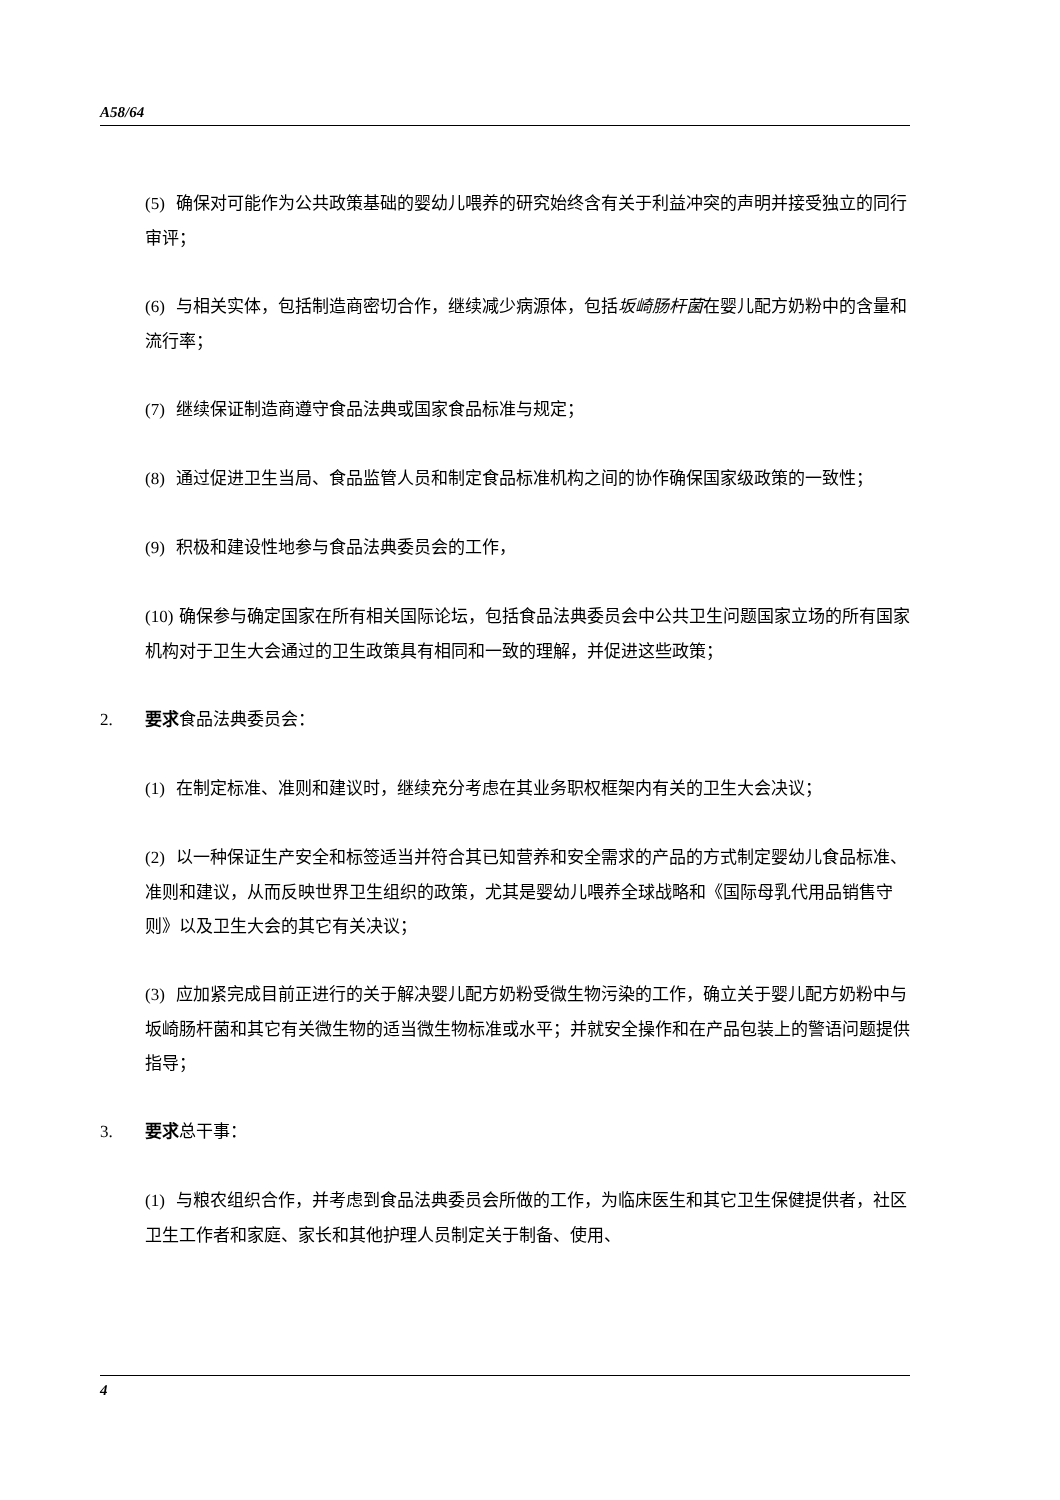A58/64
(5) 确保对可能作为公共政策基础的婴幼儿喂养的研究始终含有关于利益冲突的声明并接受独立的同行审评；
(6) 与相关实体，包括制造商密切合作，继续减少病源体，包括坂崎肠杆菌在婴儿配方奶粉中的含量和流行率；
(7) 继续保证制造商遵守食品法典或国家食品标准与规定；
(8) 通过促进卫生当局、食品监管人员和制定食品标准机构之间的协作确保国家级政策的一致性；
(9) 积极和建设性地参与食品法典委员会的工作，
(10) 确保参与确定国家在所有相关国际论坛，包括食品法典委员会中公共卫生问题国家立场的所有国家机构对于卫生大会通过的卫生政策具有相同和一致的理解，并促进这些政策；
2. 要求食品法典委员会：
(1) 在制定标准、准则和建议时，继续充分考虑在其业务职权框架内有关的卫生大会决议；
(2) 以一种保证生产安全和标签适当并符合其已知营养和安全需求的产品的方式制定婴幼儿食品标准、准则和建议，从而反映世界卫生组织的政策，尤其是婴幼儿喂养全球战略和《国际母乳代用品销售守则》以及卫生大会的其它有关决议；
(3) 应加紧完成目前正进行的关于解决婴儿配方奶粉受微生物污染的工作，确立关于婴儿配方奶粉中与坂崎肠杆菌和其它有关微生物的适当微生物标准或水平；并就安全操作和在产品包装上的警语问题提供指导；
3. 要求总干事：
(1) 与粮农组织合作，并考虑到食品法典委员会所做的工作，为临床医生和其它卫生保健提供者，社区卫生工作者和家庭、家长和其他护理人员制定关于制备、使用、
4